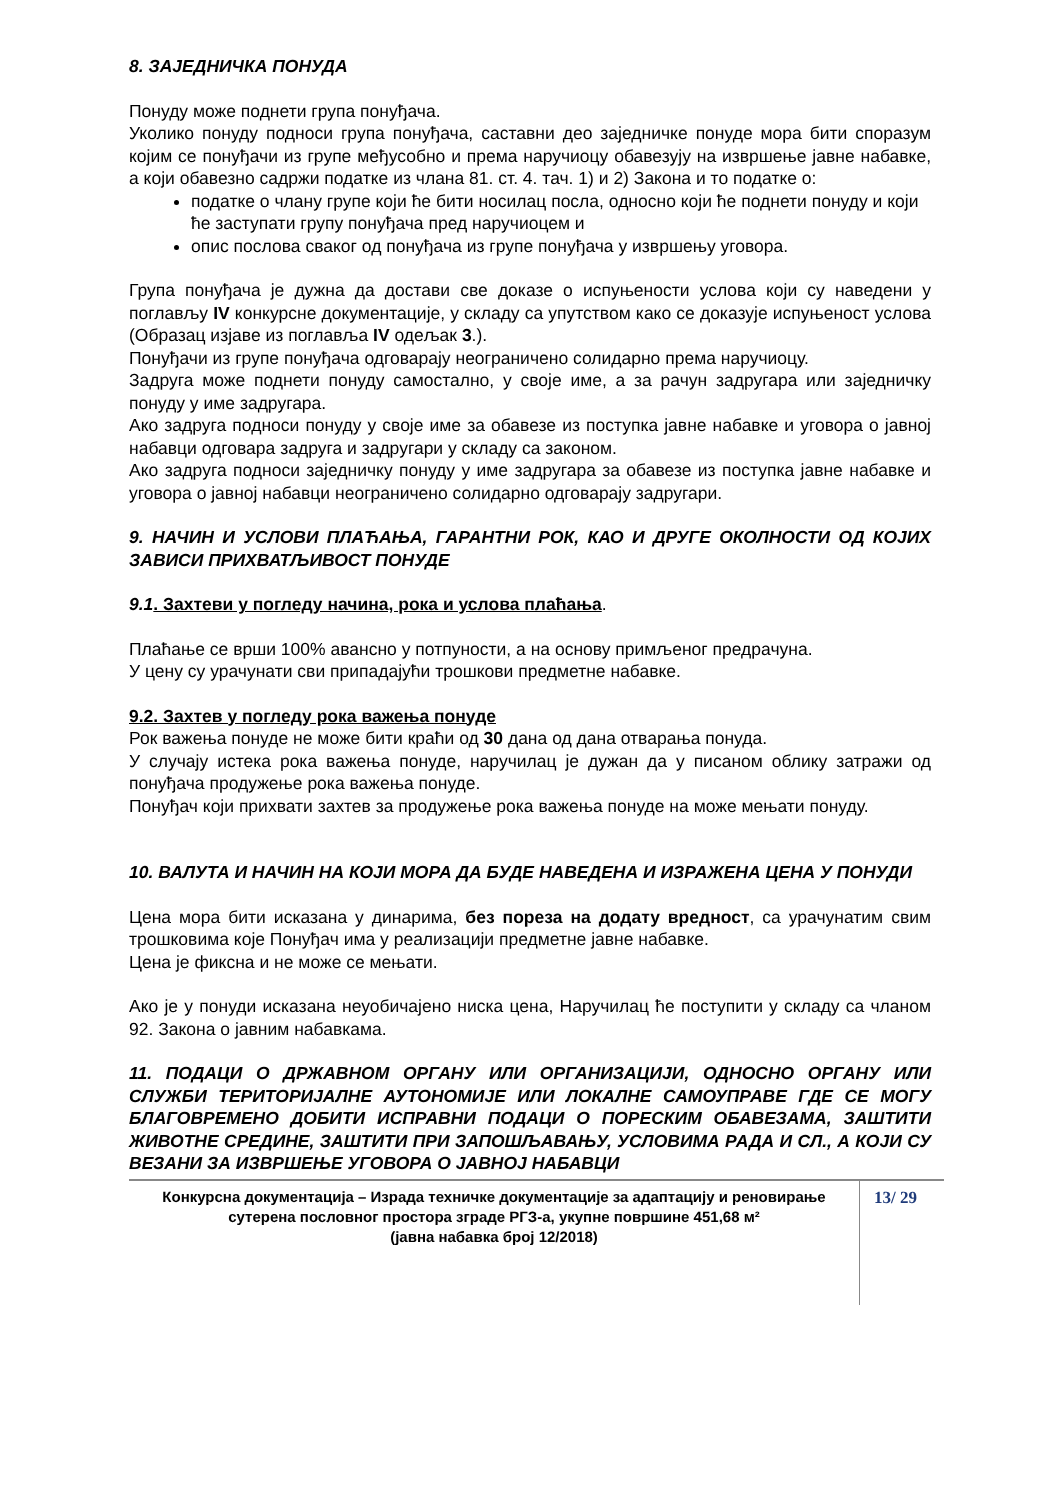8. ЗАЈЕДНИЧКА ПОНУДА
Понуду може поднети група понуђача.
Уколико понуду подноси група понуђача, саставни део заједничке понуде мора бити споразум којим се понуђачи из групе међусобно и према наручиоцу обавезују на извршење јавне набавке, а који обавезно садржи податке из члана 81. ст. 4. тач. 1) и 2) Закона и то податке о:
податке о члану групе који ће бити носилац посла, односно који ће поднети понуду и који ће заступати групу понуђача пред наручиоцем и
опис послова сваког од понуђача из групе понуђача у извршењу уговора.
Група понуђача је дужна да достави све доказе о испуњености услова који су наведени у поглављу IV конкурсне документације, у складу са упутством како се доказује испуњеност услова (Образац изјаве из поглавља IV одељак 3.).
Понуђачи из групе понуђача одговарају неограничено солидарно према наручиоцу.
Задруга може поднети понуду самостално, у своје име, а за рачун задругара или заједничку понуду у име задругара.
Ако задруга подноси понуду у своје име за обавезе из поступка јавне набавке и уговора о јавној набавци одговара задруга и задругари у складу са законом.
Ако задруга подноси заједничку понуду у име задругара за обавезе из поступка јавне набавке и уговора о јавној набавци неограничено солидарно одговарају задругари.
9. НАЧИН И УСЛОВИ ПЛАЋАЊА, ГАРАНТНИ РОК, КАО И ДРУГЕ ОКОЛНОСТИ ОД КОЈИХ ЗАВИСИ ПРИХВАТЉИВОСТ ПОНУДЕ
9.1. Захтеви у погледу начина, рока и услова плаћања.
Плаћање се врши 100% авансно у потпуности, а на основу примљеног предрачуна.
У цену су урачунати сви припадајући трошкови предметне набавке.
9.2. Захтев у погледу рока важења понуде
Рок важења понуде не може бити краћи од 30 дана од дана отварања понуда.
У случају истека рока важења понуде, наручилац је дужан да у писаном облику затражи од понуђача продужење рока важења понуде.
Понуђач који прихвати захтев за продужење рока важења понуде на може мењати понуду.
10. ВАЛУТА И НАЧИН НА КОЈИ МОРА ДА БУДЕ НАВЕДЕНА И ИЗРАЖЕНА ЦЕНА У ПОНУДИ
Цена мора бити исказана у динарима, без пореза на додату вредност, са урачунатим свим трошковима које Понуђач има у реализацији предметне јавне набавке.
Цена је фиксна и не може се мењати.
Ако је у понуди исказана неуобичајено ниска цена, Наручилац ће поступити у складу са чланом 92. Закона о јавним набавкама.
11. ПОДАЦИ О ДРЖАВНОМ ОРГАНУ ИЛИ ОРГАНИЗАЦИЈИ, ОДНОСНО ОРГАНУ ИЛИ СЛУЖБИ ТЕРИТОРИЈАЛНЕ АУТОНОМИЈЕ ИЛИ ЛОКАЛНЕ САМОУПРАВЕ ГДЕ СЕ МОГУ БЛАГОВРЕМЕНО ДОБИТИ ИСПРАВНИ ПОДАЦИ О ПОРЕСКИМ ОБАВЕЗАМА, ЗАШТИТИ ЖИВОТНЕ СРЕДИНЕ, ЗАШТИТИ ПРИ ЗАПОШЉАВАЊУ, УСЛОВИМА РАДА И СЛ., А КОЈИ СУ ВЕЗАНИ ЗА ИЗВРШЕЊЕ УГОВОРА О ЈАВНОЈ НАБАВЦИ
Конкурсна документација – Израда техничке документације за адаптацију и реновирање сутерена пословног простора зграде РГЗ-а, укупне површине 451,68 м²
(јавна набавка број 12/2018)
13/ 29